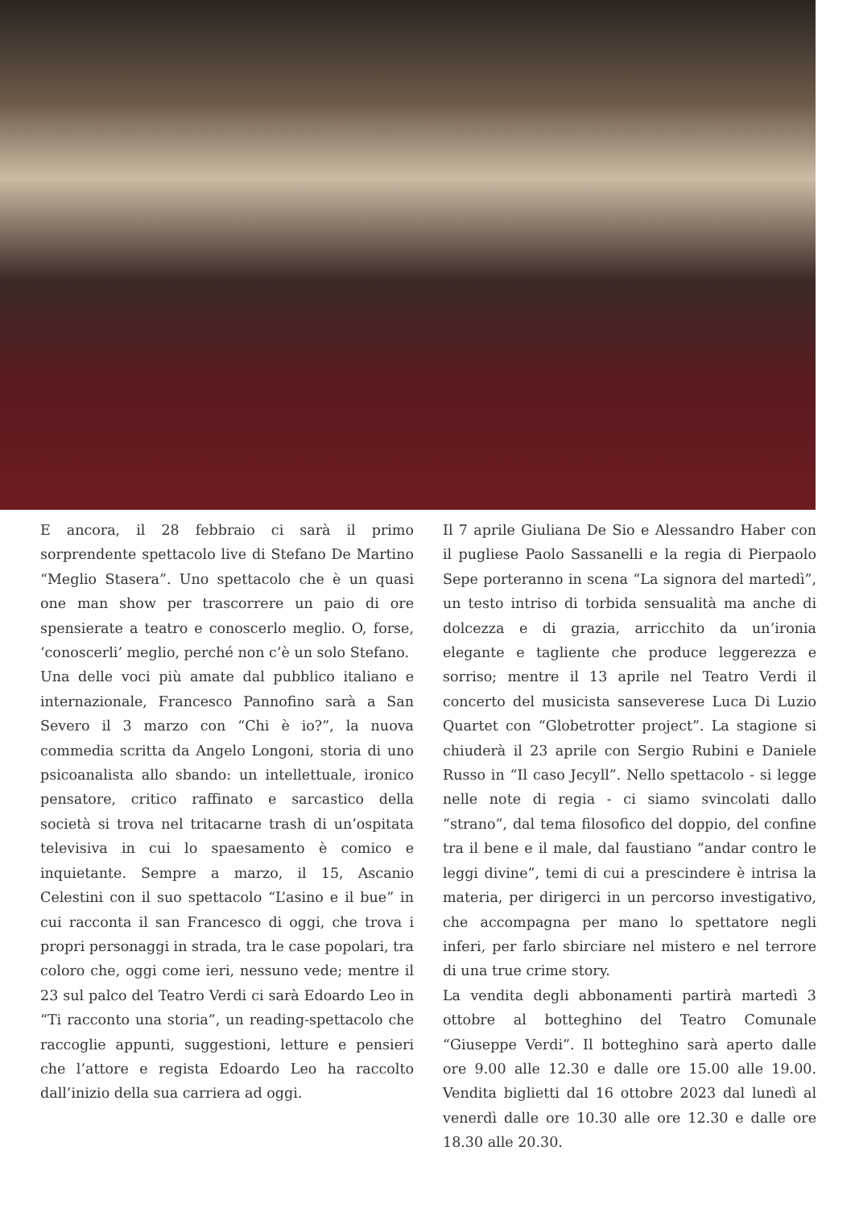E ancora, il 28 febbraio ci sarà il primo sorprendente spettacolo live di Stefano De Martino “Meglio Stasera”. Uno spettacolo che è un quasi one man show per trascorrere un paio di ore spensierate a teatro e conoscerlo meglio. O, forse, ‘conoscerli’ meglio, perché non c’è un solo Stefano.
Una delle voci più amate dal pubblico italiano e internazionale, Francesco Pannofino sarà a San Severo il 3 marzo con “Chi è io?”, la nuova commedia scritta da Angelo Longoni, storia di uno psicoanalista allo sbando: un intellettuale, ironico pensatore, critico raffinato e sarcastico della società si trova nel tritacarne trash di un’ospitata televisiva in cui lo spaesamento è comico e inquietante. Sempre a marzo, il 15, Ascanio Celestini con il suo spettacolo “L’asino e il bue” in cui racconta il san Francesco di oggi, che trova i propri personaggi in strada, tra le case popolari, tra coloro che, oggi come ieri, nessuno vede; mentre il 23 sul palco del Teatro Verdi ci sarà Edoardo Leo in “Ti racconto una storia”, un reading-spettacolo che raccoglie appunti, suggestioni, letture e pensieri che l’attore e regista Edoardo Leo ha raccolto dall’inizio della sua carriera ad oggi.
Il 7 aprile Giuliana De Sio e Alessandro Haber con il pugliese Paolo Sassanelli e la regia di Pierpaolo Sepe porteranno in scena “La signora del martedì”, un testo intriso di torbida sensualità ma anche di dolcezza e di grazia, arricchito da un’ironia elegante e tagliente che produce leggerezza e sorriso; mentre il 13 aprile nel Teatro Verdi il concerto del musicista sanseverese Luca Di Luzio Quartet con “Globetrotter project”. La stagione si chiuderà il 23 aprile con Sergio Rubini e Daniele Russo in “Il caso Jecyll”. Nello spettacolo - si legge nelle note di regia - ci siamo svincolati dallo “strano”, dal tema filosofico del doppio, del confine tra il bene e il male, dal faustiano “andar contro le leggi divine”, temi di cui a prescindere è intrisa la materia, per dirigerci in un percorso investigativo, che accompagna per mano lo spettatore negli inferi, per farlo sbirciare nel mistero e nel terrore di una true crime story.
La vendita degli abbonamenti partirà martedì 3 ottobre al botteghino del Teatro Comunale “Giuseppe Verdi”. Il botteghino sarà aperto dalle ore 9.00 alle 12.30 e dalle ore 15.00 alle 19.00. Vendita biglietti dal 16 ottobre 2023 dal lunedì al venerdì dalle ore 10.30 alle ore 12.30 e dalle ore 18.30 alle 20.30.